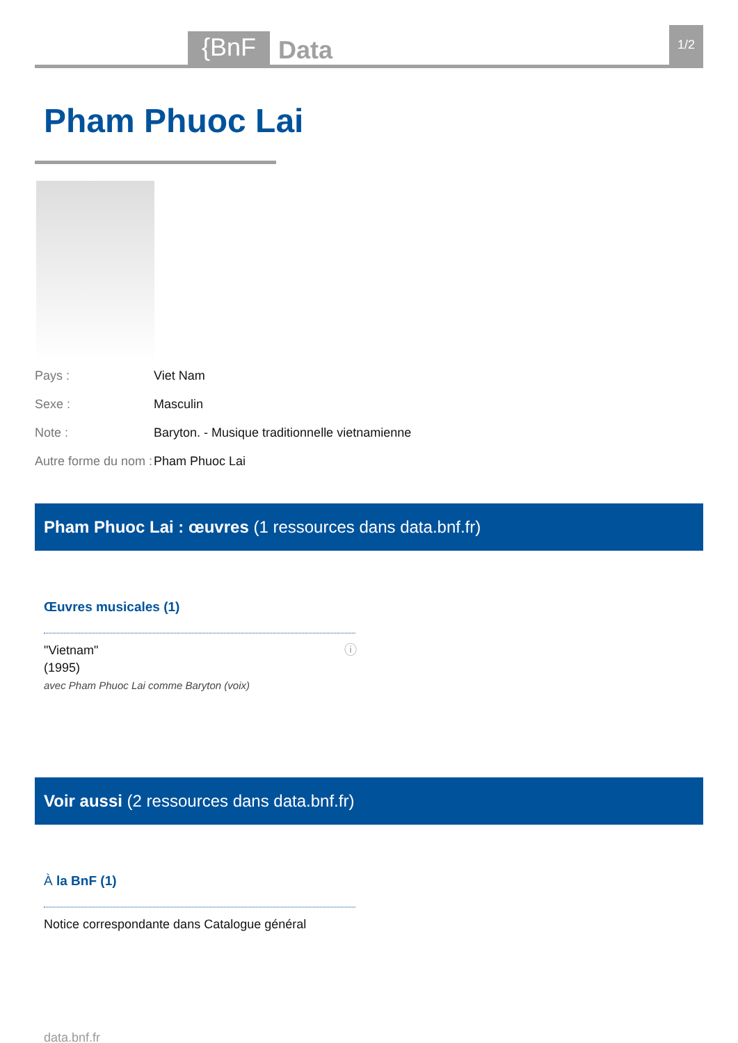{BnF
Data
1/2
Pham Phuoc Lai
Pays : Viet Nam
Sexe : Masculin
Note : Baryton. - Musique traditionnelle vietnamienne
Autre forme du nom : Pham Phuoc Lai
Pham Phuoc Lai : œuvres (1 ressources dans data.bnf.fr)
Œuvres musicales (1)
"Vietnam" ⓘ
(1995)
avec Pham Phuoc Lai comme Baryton (voix)
Voir aussi (2 ressources dans data.bnf.fr)
À la BnF (1)
Notice correspondante dans Catalogue général
data.bnf.fr